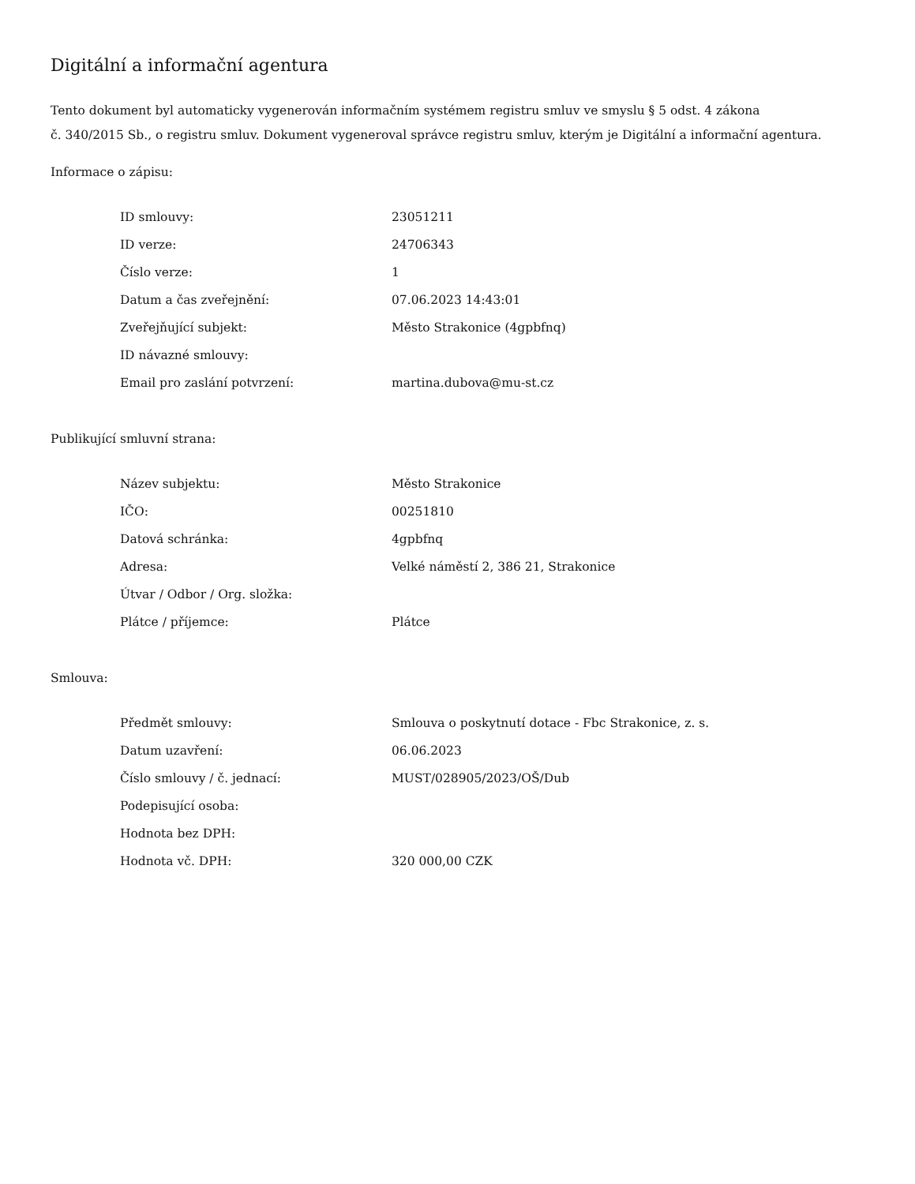Digitální a informační agentura
Tento dokument byl automaticky vygenerován informačním systémem registru smluv ve smyslu § 5 odst. 4 zákona
č. 340/2015 Sb., o registru smluv. Dokument vygeneroval správce registru smluv, kterým je Digitální a informační agentura.
Informace o zápisu:
| ID smlouvy: | 23051211 |
| ID verze: | 24706343 |
| Číslo verze: | 1 |
| Datum a čas zveřejnění: | 07.06.2023 14:43:01 |
| Zveřejňující subjekt: | Město Strakonice (4gpbfnq) |
| ID návazné smlouvy: | |
| Email pro zaslání potvrzení: | martina.dubova@mu-st.cz |
Publikující smluvní strana:
| Název subjektu: | Město Strakonice |
| IČO: | 00251810 |
| Datová schránka: | 4gpbfnq |
| Adresa: | Velké náměstí 2, 386 21, Strakonice |
| Útvar / Odbor / Org. složka: | |
| Plátce / příjemce: | Plátce |
Smlouva:
| Předmět smlouvy: | Smlouva o poskytnutí dotace - Fbc Strakonice, z. s. |
| Datum uzavření: | 06.06.2023 |
| Číslo smlouvy / č. jednací: | MUST/028905/2023/OŠ/Dub |
| Podepisující osoba: | |
| Hodnota bez DPH: | |
| Hodnota vč. DPH: | 320 000,00 CZK |